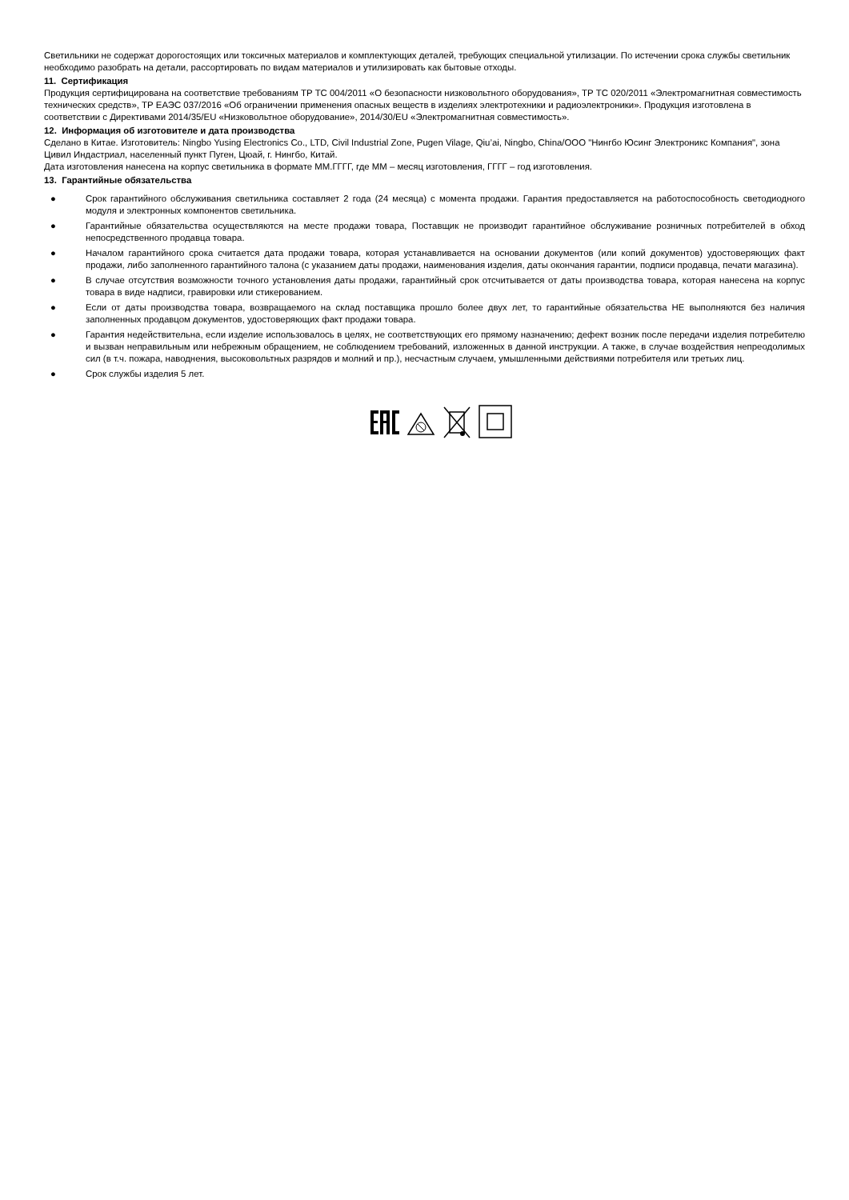Светильники не содержат дорогостоящих или токсичных материалов и комплектующих деталей, требующих специальной утилизации. По истечении срока службы светильник необходимо разобрать на детали, рассортировать по видам материалов и утилизировать как бытовые отходы.
11. Сертификация
Продукция сертифицирована на соответствие требованиям ТР ТС 004/2011 «О безопасности низковольтного оборудования», ТР ТС 020/2011 «Электромагнитная совместимость технических средств», ТР ЕАЭС 037/2016 «Об ограничении применения опасных веществ в изделиях электротехники и радиоэлектроники». Продукция изготовлена в соответствии с Директивами 2014/35/EU «Низковольтное оборудование», 2014/30/EU «Электромагнитная совместимость».
12. Информация об изготовителе и дата производства
Сделано в Китае. Изготовитель: Ningbo Yusing Electronics Co., LTD, Civil Industrial Zone, Pugen Vilage, Qiu’ai, Ningbo, China/ООО "Нингбо Юсинг Электроникс Компания", зона Цивил Индастриал, населенный пункт Пуген, Цюай, г. Нингбо, Китай.
Дата изготовления нанесена на корпус светильника в формате ММ.ГГГГ, где ММ – месяц изготовления, ГГГГ – год изготовления.
13. Гарантийные обязательства
● Срок гарантийного обслуживания светильника составляет 2 года (24 месяца) с момента продажи. Гарантия предоставляется на работоспособность светодиодного модуля и электронных компонентов светильника.
● Гарантийные обязательства осуществляются на месте продажи товара, Поставщик не производит гарантийное обслуживание розничных потребителей в обход непосредственного продавца товара.
● Началом гарантийного срока считается дата продажи товара, которая устанавливается на основании документов (или копий документов) удостоверяющих факт продажи, либо заполненного гарантийного талона (с указанием даты продажи, наименования изделия, даты окончания гарантии, подписи продавца, печати магазина).
● В случае отсутствия возможности точного установления даты продажи, гарантийный срок отсчитывается от даты производства товара, которая нанесена на корпус товара в виде надписи, гравировки или стикерованием.
● Если от даты производства товара, возвращаемого на склад поставщика прошло более двух лет, то гарантийные обязательства НЕ выполняются без наличия заполненных продавцом документов, удостоверяющих факт продажи товара.
● Гарантия недействительна, если изделие использовалось в целях, не соответствующих его прямому назначению; дефект возник после передачи изделия потребителю и вызван неправильным или небрежным обращением, не соблюдением требований, изложенных в данной инструкции. А также, в случае воздействия непреодолимых сил (в т.ч. пожара, наводнения, высоковольтных разрядов и молний и пр.), несчастным случаем, умышленными действиями потребителя или третьих лиц.
● Срок службы изделия 5 лет.